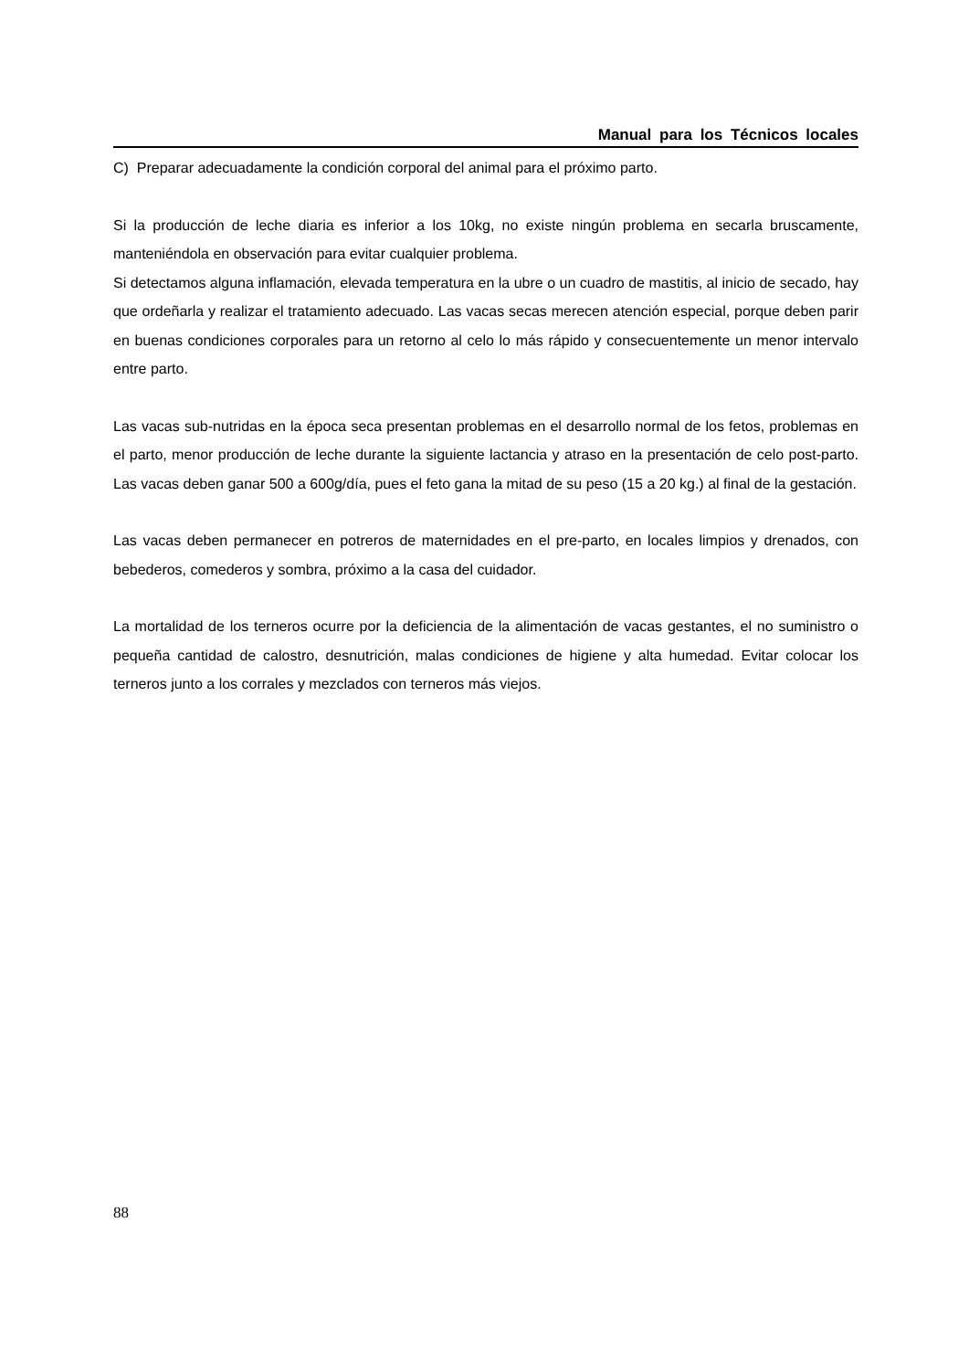Manual para los Técnicos locales
C) Preparar adecuadamente la condición corporal del animal para el próximo parto.
Si la producción de leche diaria es inferior a los 10kg, no existe ningún problema en secarla bruscamente, manteniéndola en observación para evitar cualquier problema.
Si detectamos alguna inflamación, elevada temperatura en la ubre o un cuadro de mastitis, al inicio de secado, hay que ordeñarla y realizar el tratamiento adecuado. Las vacas secas merecen atención especial, porque deben parir en buenas condiciones corporales para un retorno al celo lo más rápido y consecuentemente un menor intervalo entre parto.
Las vacas sub-nutridas en la época seca presentan problemas en el desarrollo normal de los fetos, problemas en el parto, menor producción de leche durante la siguiente lactancia y atraso en la presentación de celo post-parto. Las vacas deben ganar 500 a 600g/día, pues el feto gana la mitad de su peso (15 a 20 kg.) al final de la gestación.
Las vacas deben permanecer en potreros de maternidades en el pre-parto, en locales limpios y drenados, con bebederos, comederos y sombra, próximo a la casa del cuidador.
La mortalidad de los terneros ocurre por la deficiencia de la alimentación de vacas gestantes, el no suministro o pequeña cantidad de calostro, desnutrición, malas condiciones de higiene y alta humedad. Evitar colocar los terneros junto a los corrales y mezclados con terneros más viejos.
88